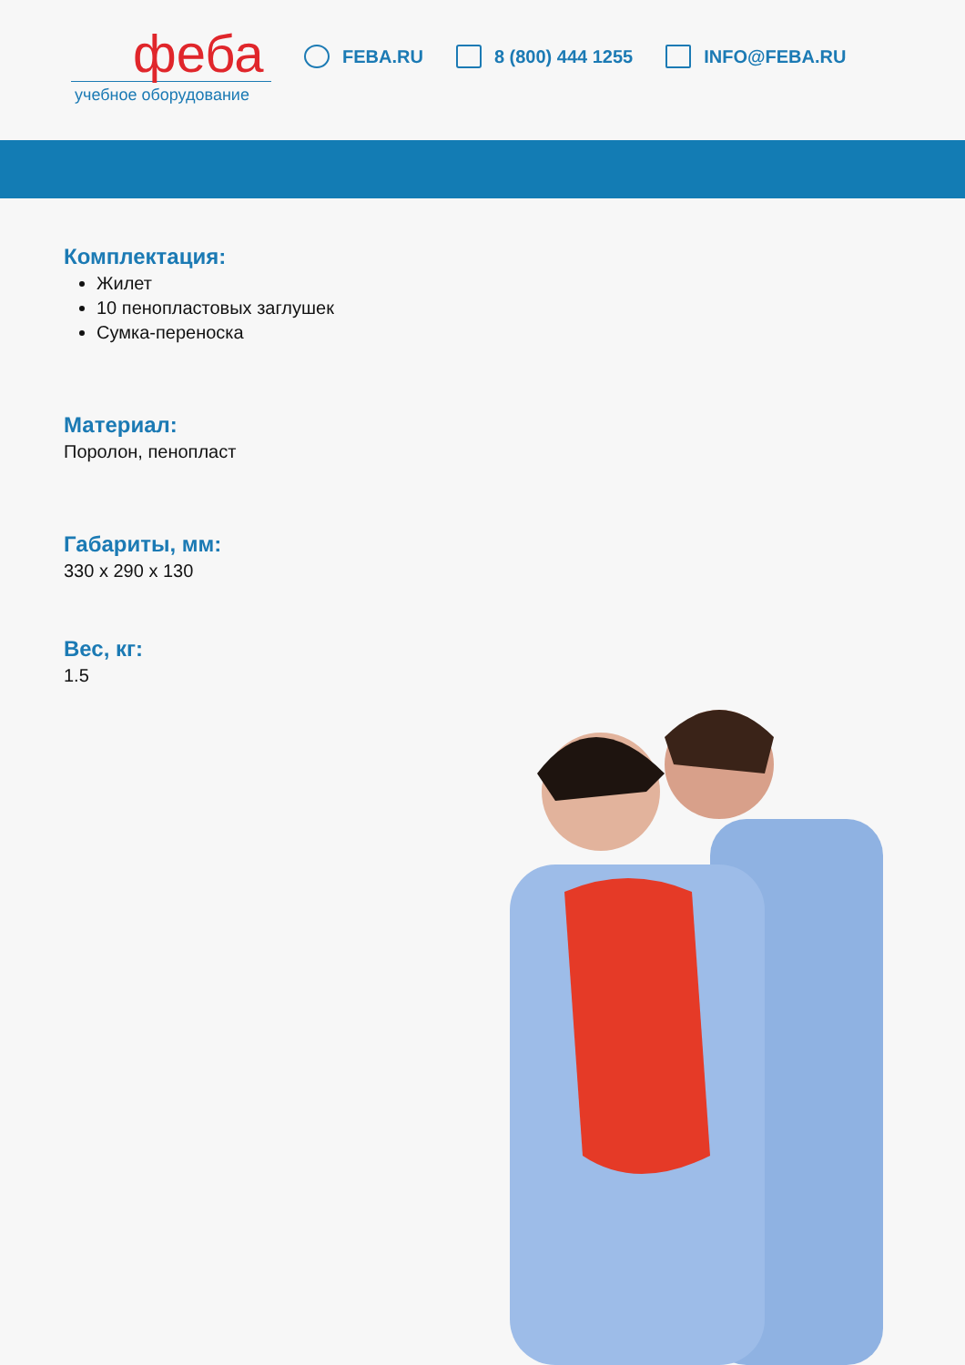феба
учебное оборудование
FEBA.RU 8 (800) 444 1255 INFO@FEBA.RU
Комплектация:
Жилет
10 пенопластовых заглушек
Сумка-переноска
Материал:
Поролон, пенопласт
Габариты, мм:
330 x 290 x 130
Вес, кг:
1.5